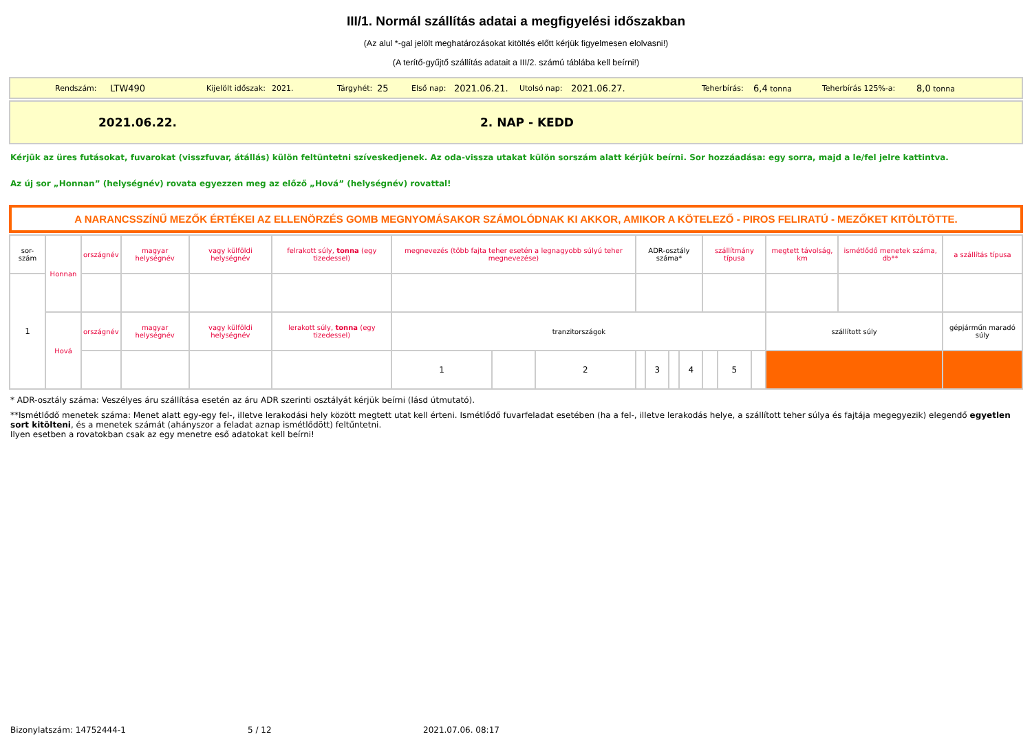III/1. Normál szállítás adatai a megfigyelési időszakban
(Az alul *-gal jelölt meghatározásokat kitöltés előtt kérjük figyelmesen elolvasni!)
(A terítő-gyűjtő szállítás adatait a III/2. számú táblába kell beírni!)
Rendszám: LTW490 Kijelölt időszak: 2021. Tárgyhét: 25 Első nap: 2021.06.21. Utolsó nap: 2021.06.27. Teherbírás: 6,4 tonna Teherbírás 125%-a: 8,0 tonna
2021.06.22. 2. NAP - KEDD
Kérjük az üres futásokat, fuvarokat (visszfuvar, átállás) külön feltüntetni szíveskedjenek. Az oda-vissza utakat külön sorszám alatt kérjük beírni. Sor hozzáadása: egy sorra, majd a le/fel jelre kattintva.
Az új sor „Honnan” (helységnév) rovata egyezzen meg az előző „Hová” (helységnév) rovattal!
A NARANCSSZÍNŰ MEZŐK ÉRTÉKEI AZ ELLENÖRZÉS GOMB MEGNYOMÁSAKOR SZÁMOLÓDNAK KI AKKOR, AMIKOR A KÖTELEZŐ - PIROS FELIRATÚ - MEZŐKET KITÖLTÖTTE.
| sor- szám | Honnan | országnév | magyar helységnév | vagy külföldi helységnév | felrakott súly, tonna (egy tizedessel) | megnevezés (több fajta teher esetén a legnagyobb súlyú teher megnevezése) | | | ADR-osztály száma* | | | | szállítmány típusa | | | megtett távolság, km | ismétlődő menetek száma, db** | a szállítás típusa |
| 1 | | | | | | | | | | | | | | | | | | |
| | Hová | országnév | magyar helységnév | vagy külföldi helységnév | lerakott súly, tonna (egy tizedessel) | tranzitországok | | | | | | | | | | szállított súly | | gépjárműn maradó súly |
| | | | | | | 1 | | 2 | | 3 | | 4 | | 5 | | | | |
* ADR-osztály száma: Veszélyes áru szállítása esetén az áru ADR szerinti osztályát kérjük beírni (lásd útmutató).
**Ismétlődő menetek száma: Menet alatt egy-egy fel-, illetve lerakodási hely között megtett utat kell érteni. Ismétlődő fuvarfeladat esetében (ha a fel-, illetve lerakodás helye, a szállított teher súlya és fajtája megegyezik) elegendő egyetlen sort kitölteni, és a menetek számát (ahányszor a feladat aznap ismétlődött) feltűntetni.
Ilyen esetben a rovatokban csak az egy menetre eső adatokat kell beírni!
Bizonylatszám: 14752444-1 5 / 12 2021.07.06. 08:17